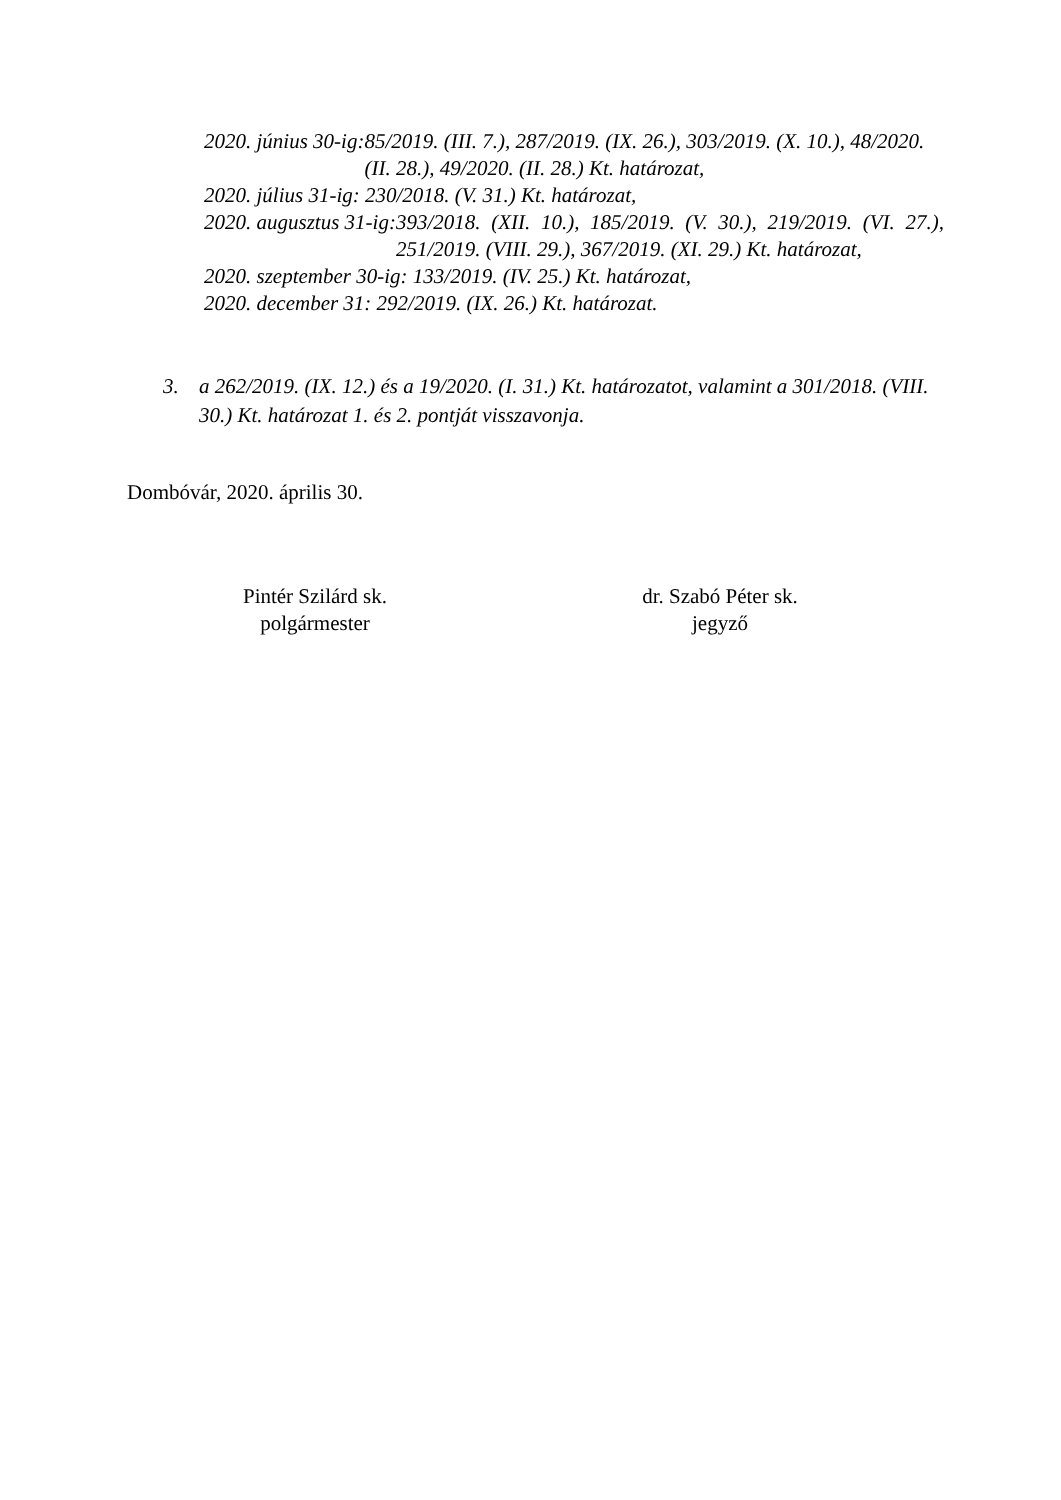2020. június 30-ig: 85/2019. (III. 7.), 287/2019. (IX. 26.), 303/2019. (X. 10.), 48/2020. (II. 28.), 49/2020. (II. 28.) Kt. határozat,
2020. július 31-ig: 230/2018. (V. 31.) Kt. határozat,
2020. augusztus 31-ig: 393/2018. (XII. 10.), 185/2019. (V. 30.), 219/2019. (VI. 27.), 251/2019. (VIII. 29.), 367/2019. (XI. 29.) Kt. határozat,
2020. szeptember 30-ig: 133/2019. (IV. 25.) Kt. határozat,
2020. december 31: 292/2019. (IX. 26.) Kt. határozat.
3. a 262/2019. (IX. 12.) és a 19/2020. (I. 31.) Kt. határozatot, valamint a 301/2018. (VIII. 30.) Kt. határozat 1. és 2. pontját visszavonja.
Dombóvár, 2020. április 30.
Pintér Szilárd sk.
polgármester
dr. Szabó Péter sk.
jegyző